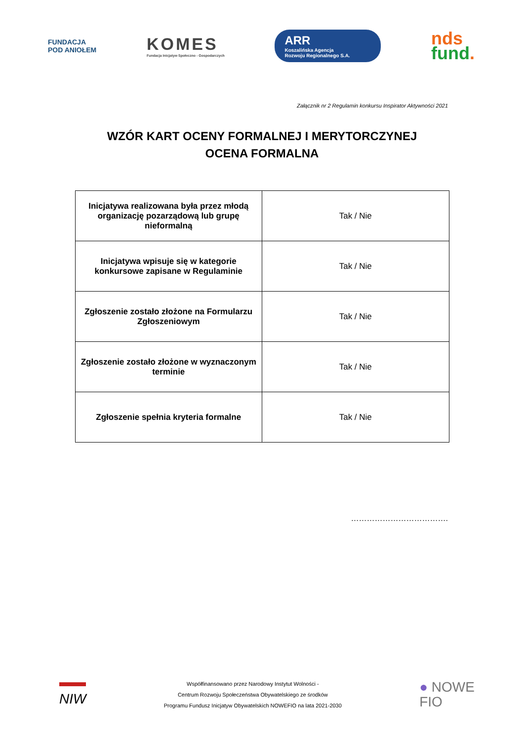FUNDACJA
POD ANIOŁEM
KOMES
Fundacja Inicjatyw Społeczno - Gospodarczych
ARR
Koszalińska Agencja
Rozwoju Regionalnego S.A.
nds
fund.
Załącznik nr 2 Regulamin konkursu Inspirator Aktywności 2021
WZÓR KART OCENY FORMALNEJ I MERYTORCZYNEJ
OCENA FORMALNA
| Inicjatywa realizowana była przez młodą organizację pozarządową lub grupę nieformalną | Tak / Nie |
| Inicjatywa wpisuje się w kategorie konkursowe zapisane w Regulaminie | Tak / Nie |
| Zgłoszenie zostało złożone na Formularzu Zgłoszeniowym | Tak / Nie |
| Zgłoszenie zostało złożone w wyznaczonym terminie | Tak / Nie |
| Zgłoszenie spełnia kryteria formalne | Tak / Nie |
……………………………….
NIW
Współfinansowano przez Narodowy Instytut Wolności -
Centrum Rozwoju Społeczeństwa Obywatelskiego ze środków
Programu Fundusz Inicjatyw Obywatelskich NOWEFIO na lata 2021-2030
● NOWE
FIO